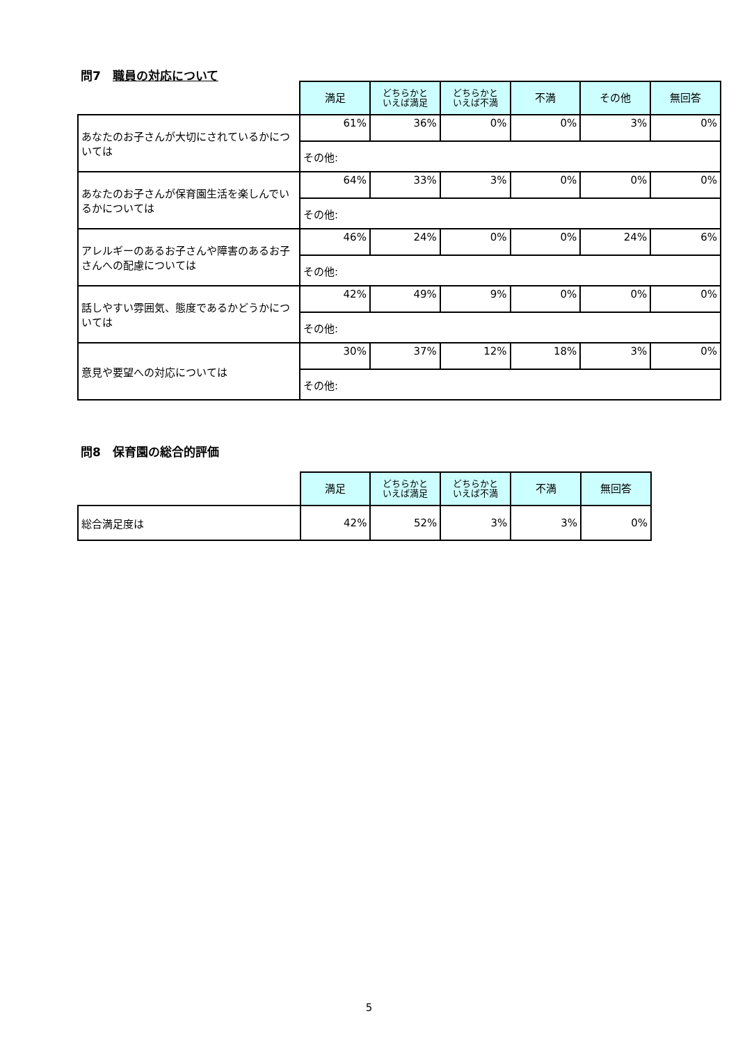問7　職員の対応について
| | 満足 | どちらかと いえば満足 | どちらかと いえば不満 | 不満 | その他 | 無回答 |
| --- | --- | --- | --- | --- | --- | --- |
| あなたのお子さんが大切にされているかについては | 61% | 36% | 0% | 0% | 3% | 0% |
| | その他: | | | | | |
| あなたのお子さんが保育園生活を楽しんでいるかについては | 64% | 33% | 3% | 0% | 0% | 0% |
| | その他: | | | | | |
| アレルギーのあるお子さんや障害のあるお子さんへの配慮については | 46% | 24% | 0% | 0% | 24% | 6% |
| | その他: | | | | | |
| 話しやすい雰囲気、態度であるかどうかについては | 42% | 49% | 9% | 0% | 0% | 0% |
| | その他: | | | | | |
| 意見や要望への対応については | 30% | 37% | 12% | 18% | 3% | 0% |
| | その他: | | | | | |
問8　保育園の総合的評価
| | 満足 | どちらかと いえば満足 | どちらかと いえば不満 | 不満 | 無回答 |
| --- | --- | --- | --- | --- | --- |
| 総合満足度は | 42% | 52% | 3% | 3% | 0% |
5